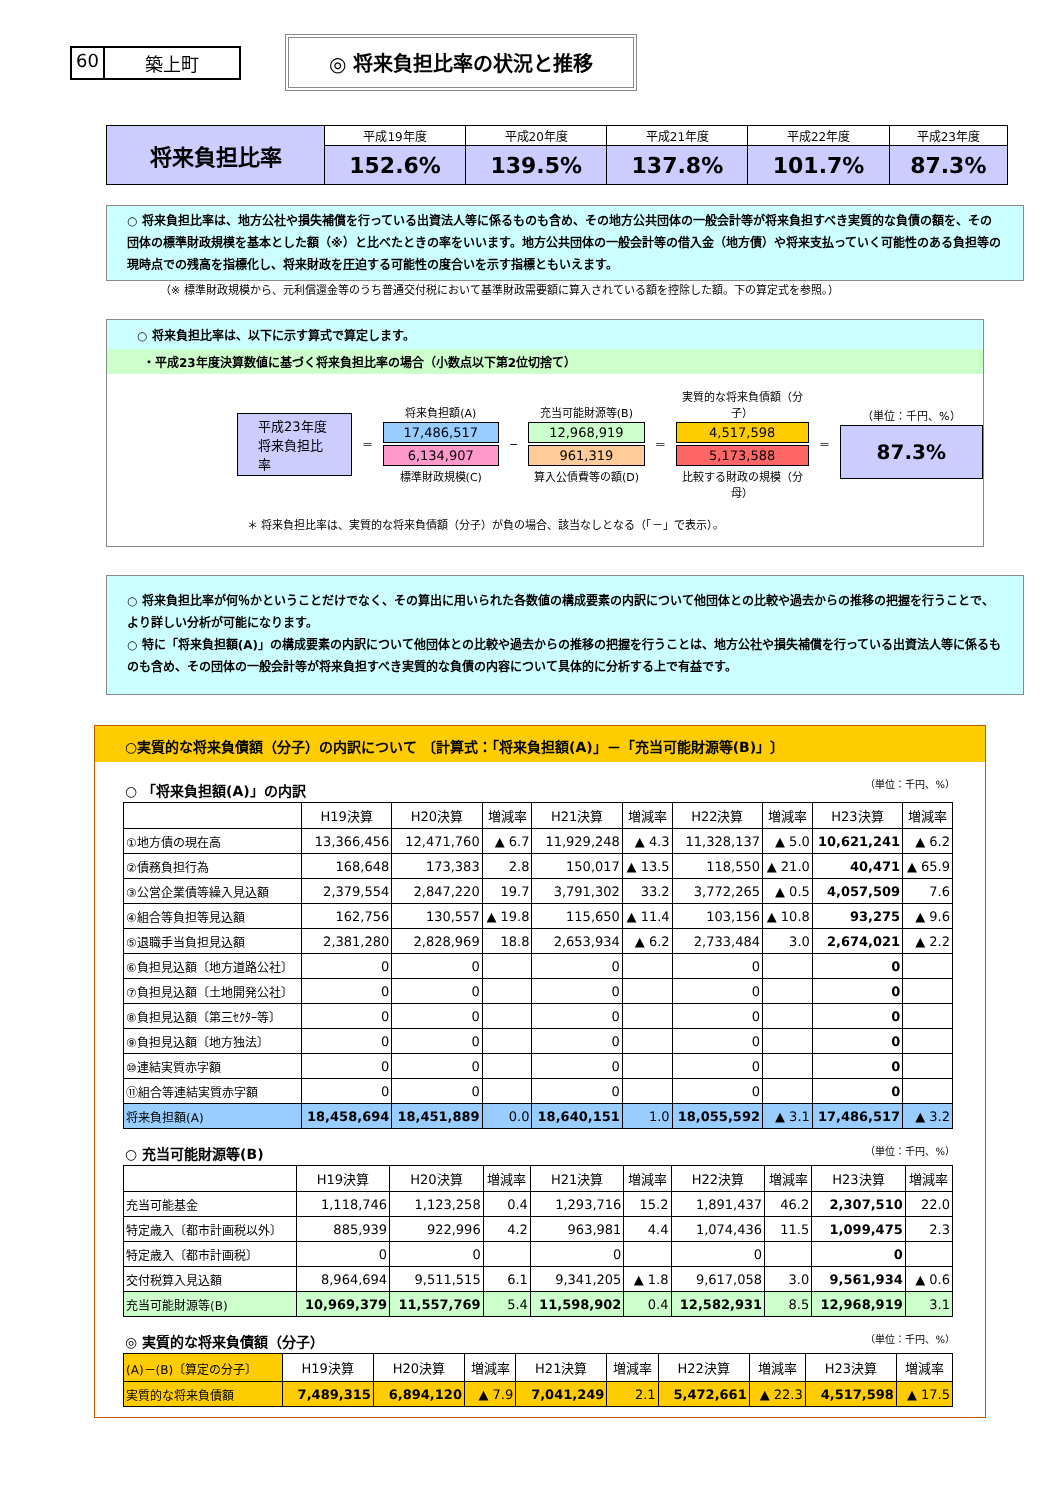60 築上町
◎ 将来負担比率の状況と推移
| 将来負担比率 | 平成19年度 | 平成20年度 | 平成21年度 | 平成22年度 | 平成23年度 |
| | 152.6% | 139.5% | 137.8% | 101.7% | 87.3% |
○ 将来負担比率は、地方公社や損失補償を行っている出資法人等に係るものも含め、その地方公共団体の一般会計等が将来負担すべき実質的な負債の額を、その団体の標準財政規模を基本とした額（※）と比べたときの率をいいます。地方公共団体の一般会計等の借入金（地方債）や将来支払っていく可能性のある負担等の現時点での残高を指標化し、将来財政を圧迫する可能性の度合いを示す指標ともいえます。
（※ 標準財政規模から、元利償還金等のうち普通交付税において基準財政需要額に算入されている額を控除した額。下の算定式を参照。）
○ 将来負担比率は、以下に示す算式で算定します。
・平成23年度決算数値に基づく将来負担比率の場合（小数点以下第2位切捨て）
平成23年度
将来負担比率
＝
将来負担額(A)
17,486,517
6,134,907
標準財政規模(C)
−
充当可能財源等(B)
12,968,919
961,319
算入公債費等の額(D)
＝
実質的な将来負債額（分子）
4,517,598
5,173,588
比較する財政の規模（分母）
＝
（単位：千円、%）
87.3%
＊ 将来負担比率は、実質的な将来負債額（分子）が負の場合、該当なしとなる（「－」で表示）。
○ 将来負担比率が何％かということだけでなく、その算出に用いられた各数値の構成要素の内訳について他団体との比較や過去からの推移の把握を行うことで、より詳しい分析が可能になります。
○ 特に「将来負担額(A)」の構成要素の内訳について他団体との比較や過去からの推移の把握を行うことは、地方公社や損失補償を行っている出資法人等に係るものも含め、その団体の一般会計等が将来負担すべき実質的な負債の内容について具体的に分析する上で有益です。
○実質的な将来負債額（分子）の内訳について 〔計算式：「将来負担額(A)」－「充当可能財源等(B)」〕
○ 「将来負担額(A)」の内訳 （単位：千円、%）
| | H19決算 | H20決算 | 増減率 | H21決算 | 増減率 | H22決算 | 増減率 | H23決算 | 増減率 |
| --- | --- | --- | --- | --- | --- | --- | --- | --- | --- |
| ①地方債の現在高 | 13,366,456 | 12,471,760 | ▲ 6.7 | 11,929,248 | ▲ 4.3 | 11,328,137 | ▲ 5.0 | 10,621,241 | ▲ 6.2 |
| ②債務負担行為 | 168,648 | 173,383 | 2.8 | 150,017 | ▲ 13.5 | 118,550 | ▲ 21.0 | 40,471 | ▲ 65.9 |
| ③公営企業債等繰入見込額 | 2,379,554 | 2,847,220 | 19.7 | 3,791,302 | 33.2 | 3,772,265 | ▲ 0.5 | 4,057,509 | 7.6 |
| ④組合等負担等見込額 | 162,756 | 130,557 | ▲ 19.8 | 115,650 | ▲ 11.4 | 103,156 | ▲ 10.8 | 93,275 | ▲ 9.6 |
| ⑤退職手当負担見込額 | 2,381,280 | 2,828,969 | 18.8 | 2,653,934 | ▲ 6.2 | 2,733,484 | 3.0 | 2,674,021 | ▲ 2.2 |
| ⑥負担見込額〔地方道路公社〕 | 0 | 0 | | 0 | | 0 | | 0 | |
| ⑦負担見込額〔土地開発公社〕 | 0 | 0 | | 0 | | 0 | | 0 | |
| ⑧負担見込額〔第三ｾｸﾀｰ等〕 | 0 | 0 | | 0 | | 0 | | 0 | |
| ⑨負担見込額〔地方独法〕 | 0 | 0 | | 0 | | 0 | | 0 | |
| ⑩連結実質赤字額 | 0 | 0 | | 0 | | 0 | | 0 | |
| ⑪組合等連結実質赤字額 | 0 | 0 | | 0 | | 0 | | 0 | |
| 将来負担額(A) | 18,458,694 | 18,451,889 | 0.0 | 18,640,151 | 1.0 | 18,055,592 | ▲ 3.1 | 17,486,517 | ▲ 3.2 |
○ 充当可能財源等(B) （単位：千円、%）
| | H19決算 | H20決算 | 増減率 | H21決算 | 増減率 | H22決算 | 増減率 | H23決算 | 増減率 |
| --- | --- | --- | --- | --- | --- | --- | --- | --- | --- |
| 充当可能基金 | 1,118,746 | 1,123,258 | 0.4 | 1,293,716 | 15.2 | 1,891,437 | 46.2 | 2,307,510 | 22.0 |
| 特定歳入〔都市計画税以外〕 | 885,939 | 922,996 | 4.2 | 963,981 | 4.4 | 1,074,436 | 11.5 | 1,099,475 | 2.3 |
| 特定歳入〔都市計画税〕 | 0 | 0 | | 0 | | 0 | | 0 | |
| 交付税算入見込額 | 8,964,694 | 9,511,515 | 6.1 | 9,341,205 | ▲ 1.8 | 9,617,058 | 3.0 | 9,561,934 | ▲ 0.6 |
| 充当可能財源等(B) | 10,969,379 | 11,557,769 | 5.4 | 11,598,902 | 0.4 | 12,582,931 | 8.5 | 12,968,919 | 3.1 |
◎ 実質的な将来負債額（分子） （単位：千円、%）
| (A)－(B)〔算定の分子〕 | H19決算 | H20決算 | 増減率 | H21決算 | 増減率 | H22決算 | 増減率 | H23決算 | 増減率 |
| 実質的な将来負債額 | 7,489,315 | 6,894,120 | ▲ 7.9 | 7,041,249 | 2.1 | 5,472,661 | ▲ 22.3 | 4,517,598 | ▲ 17.5 |